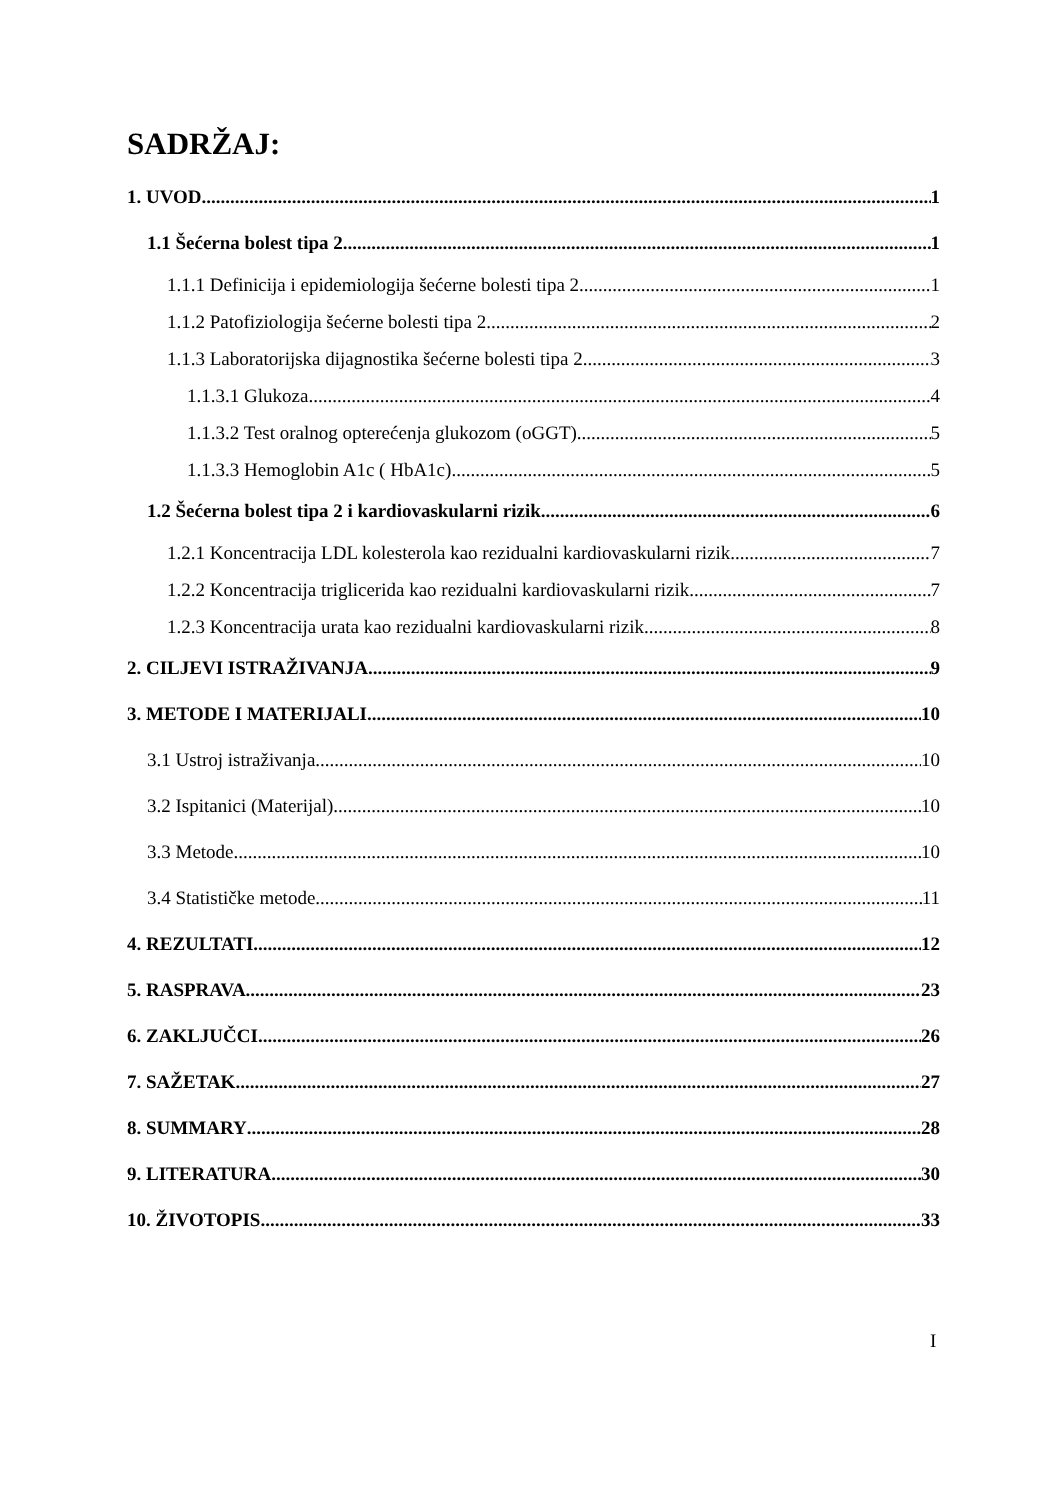SADRŽAJ:
1. UVOD 1
1.1 Šećerna bolest tipa 2 1
1.1.1 Definicija i epidemiologija šećerne bolesti tipa 2 1
1.1.2 Patofiziologija šećerne bolesti tipa 2 2
1.1.3 Laboratorijska dijagnostika šećerne bolesti tipa 2 3
1.1.3.1 Glukoza 4
1.1.3.2 Test oralnog opterećenja glukozom (oGGT) 5
1.1.3.3 Hemoglobin A1c ( HbA1c) 5
1.2 Šećerna bolest tipa 2 i kardiovaskularni rizik 6
1.2.1 Koncentracija LDL kolesterola kao rezidualni kardiovaskularni rizik 7
1.2.2 Koncentracija triglicerida kao rezidualni kardiovaskularni rizik 7
1.2.3 Koncentracija urata kao rezidualni kardiovaskularni rizik 8
2. CILJEVI ISTRAŽIVANJA 9
3. METODE I MATERIJALI 10
3.1 Ustroj istraživanja 10
3.2 Ispitanici (Materijal) 10
3.3 Metode 10
3.4 Statističke metode 11
4. REZULTATI 12
5. RASPRAVA 23
6. ZAKLJUČCI 26
7. SAŽETAK 27
8. SUMMARY 28
9. LITERATURA 30
10. ŽIVOTOPIS 33
I